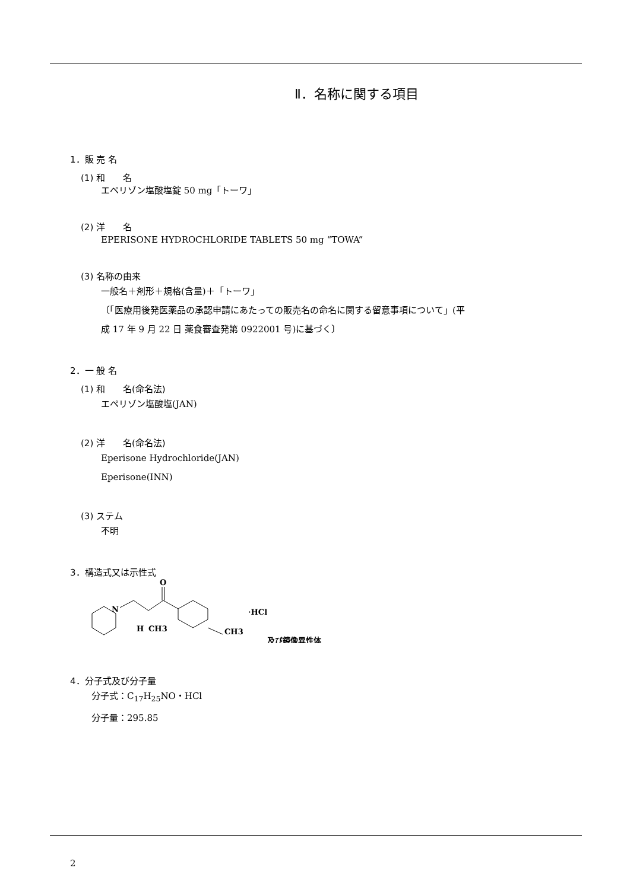Ⅱ．名称に関する項目
1．販 売 名
(1) 和　　名
エペリゾン塩酸塩錠 50 mg「トーワ」
(2) 洋　　名
EPERISONE HYDROCHLORIDE TABLETS 50 mg “TOWA”
(3) 名称の由来
一般名＋剤形＋規格(含量)＋「トーワ」
〔「医療用後発医薬品の承認申請にあたっての販売名の命名に関する留意事項について」(平
成 17 年 9 月 22 日 薬食審査発第 0922001 号)に基づく〕
2．一 般 名
(1) 和　　名(命名法)
エペリゾン塩酸塩(JAN)
(2) 洋　　名(命名法)
Eperisone Hydrochloride(JAN)
Eperisone(INN)
(3) ステム
不明
3．構造式又は示性式
N
O
H
CH3
CH3
·HCl
及び鏡像異性体
4．分子式及び分子量
分子式：C<sub>17</sub>H<sub>25</sub>NO・HCl
分子量：295.85
2